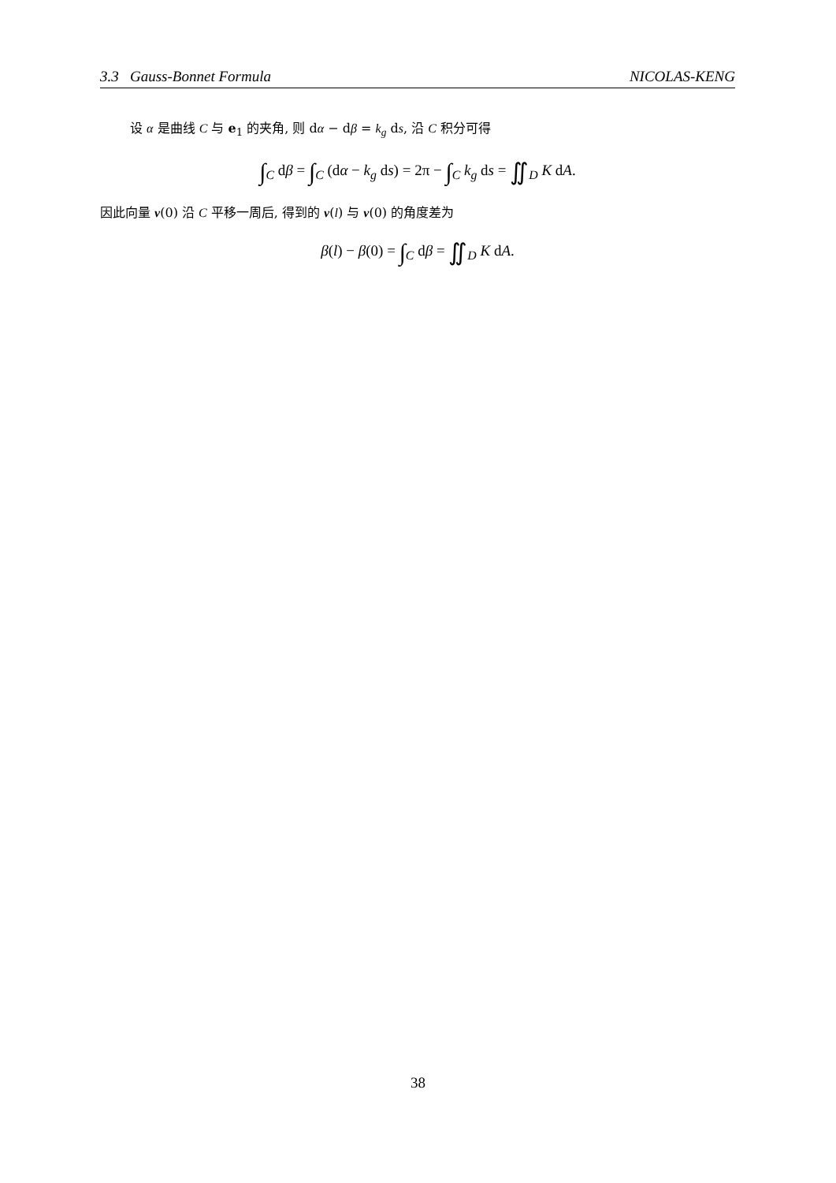3.3 Gauss-Bonnet Formula NICOLAS-KENG
设 α 是曲线 C 与 e<sub>1</sub> 的夹角, 则 dα − dβ = k<sub>g</sub> ds, 沿 C 积分可得
∫<sub>C</sub> dβ = ∫<sub>C</sub> (dα − k<sub>g</sub> ds) = 2π − ∫<sub>C</sub> k<sub>g</sub> ds = ∬<sub>D</sub> K dA.
因此向量 v(0) 沿 C 平移一周后, 得到的 v(l) 与 v(0) 的角度差为
β(l) − β(0) = ∫<sub>C</sub> dβ = ∬<sub>D</sub> K dA.
38